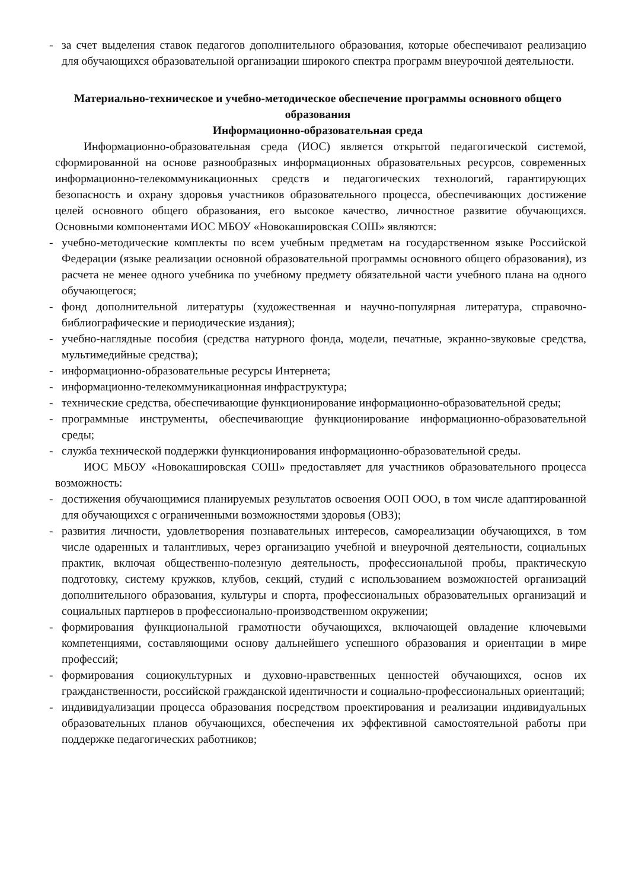- за счет выделения ставок педагогов дополнительного образования, которые обеспечивают реализацию для обучающихся образовательной организации широкого спектра программ внеурочной деятельности.
Материально-техническое и учебно-методическое обеспечение программы основного общего образования
Информационно-образовательная среда
Информационно-образовательная среда (ИОС) является открытой педагогической системой, сформированной на основе разнообразных информационных образовательных ресурсов, современных информационно-телекоммуникационных средств и педагогических технологий, гарантирующих безопасность и охрану здоровья участников образовательного процесса, обеспечивающих достижение целей основного общего образования, его высокое качество, личностное развитие обучающихся. Основными компонентами ИОС МБОУ «Новокашировская СОШ» являются:
- учебно-методические комплекты по всем учебным предметам на государственном языке Российской Федерации (языке реализации основной образовательной программы основного общего образования), из расчета не менее одного учебника по учебному предмету обязательной части учебного плана на одного обучающегося;
- фонд дополнительной литературы (художественная и научно-популярная литература, справочно-библиографические и периодические издания);
- учебно-наглядные пособия (средства натурного фонда, модели, печатные, экранно-звуковые средства, мультимедийные средства);
- информационно-образовательные ресурсы Интернета;
- информационно-телекоммуникационная инфраструктура;
- технические средства, обеспечивающие функционирование информационно-образовательной среды;
- программные инструменты, обеспечивающие функционирование информационно-образовательной среды;
- служба технической поддержки функционирования информационно-образовательной среды.
ИОС МБОУ «Новокашировская СОШ» предоставляет для участников образовательного процесса возможность:
- достижения обучающимися планируемых результатов освоения ООП ООО, в том числе адаптированной для обучающихся с ограниченными возможностями здоровья (ОВЗ);
- развития личности, удовлетворения познавательных интересов, самореализации обучающихся, в том числе одаренных и талантливых, через организацию учебной и внеурочной деятельности, социальных практик, включая общественно-полезную деятельность, профессиональной пробы, практическую подготовку, систему кружков, клубов, секций, студий с использованием возможностей организаций дополнительного образования, культуры и спорта, профессиональных образовательных организаций и социальных партнеров в профессионально-производственном окружении;
- формирования функциональной грамотности обучающихся, включающей овладение ключевыми компетенциями, составляющими основу дальнейшего успешного образования и ориентации в мире профессий;
- формирования социокультурных и духовно-нравственных ценностей обучающихся, основ их гражданственности, российской гражданской идентичности и социально-профессиональных ориентаций;
- индивидуализации процесса образования посредством проектирования и реализации индивидуальных образовательных планов обучающихся, обеспечения их эффективной самостоятельной работы при поддержке педагогических работников;